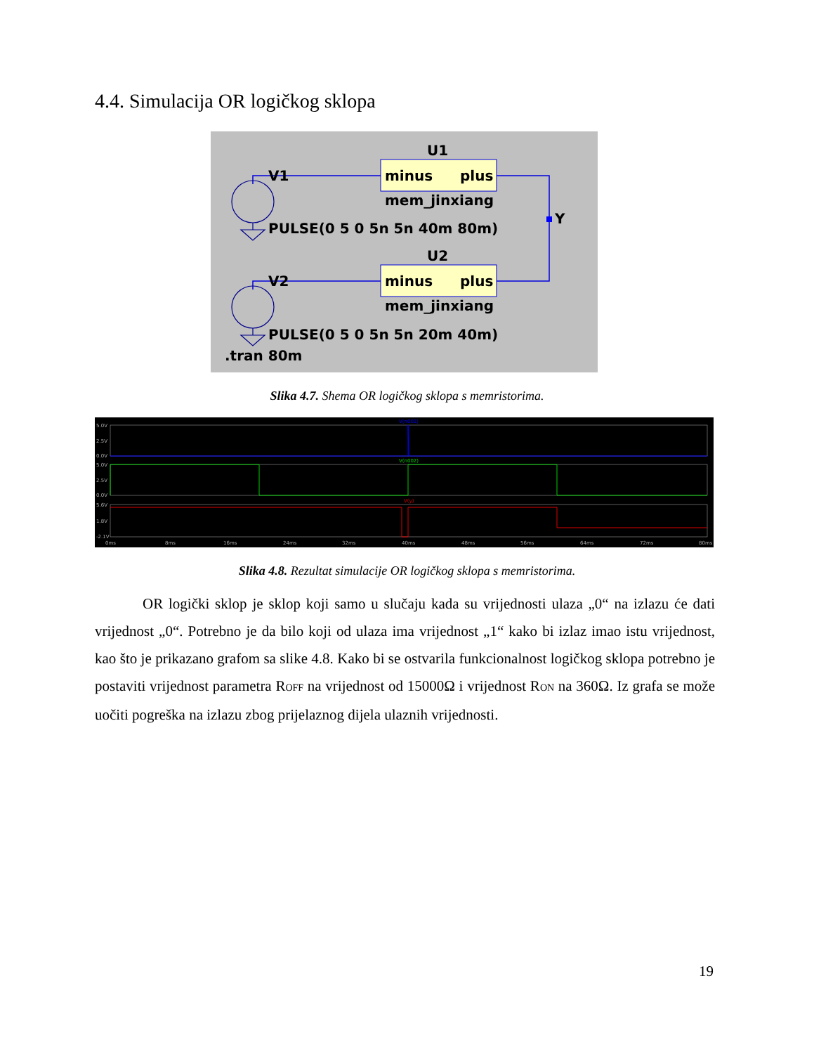4.4. Simulacija OR logičkog sklopa
U1
V1
minus
plus
mem_jinxiang
Y
PULSE(0 5 0 5n 5n 40m 80m)
U2
V2
minus
plus
mem_jinxiang
PULSE(0 5 0 5n 5n 20m 40m)
.tran 80m
Slika 4.7. Shema OR logičkog sklopa s memristorima.
5.0V
2.5V
0.0V
5.0V
2.5V
0.0V
5.6V
1.8V
-2.1V
V(n001)
V(n002)
V(y)
0ms
8ms
16ms
24ms
32ms
40ms
48ms
56ms
64ms
72ms
80ms
Slika 4.8. Rezultat simulacije OR logičkog sklopa s memristorima.
OR logički sklop je sklop koji samo u slučaju kada su vrijednosti ulaza „0“ na izlazu će dati vrijednost „0“. Potrebno je da bilo koji od ulaza ima vrijednost „1“ kako bi izlaz imao istu vrijednost, kao što je prikazano grafom sa slike 4.8. Kako bi se ostvarila funkcionalnost logičkog sklopa potrebno je postaviti vrijednost parametra R<sub>OFF</sub> na vrijednost od 15000Ω i vrijednost R<sub>ON</sub> na 360Ω. Iz grafa se može uočiti pogreška na izlazu zbog prijelaznog dijela ulaznih vrijednosti.
19